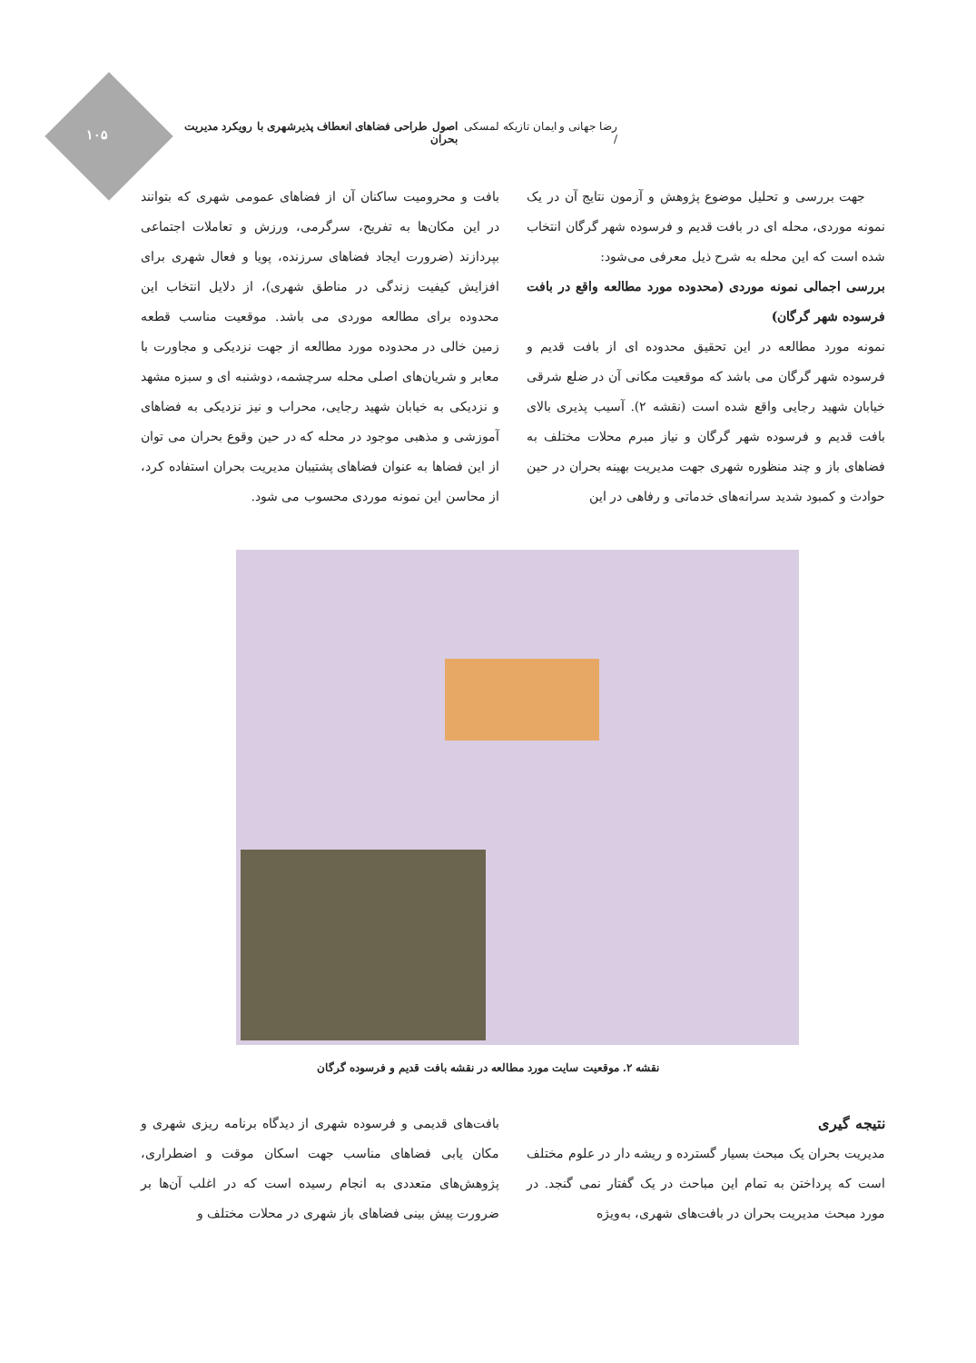۱۰۵
رضا جهانی و ایمان تازیکه لمسکی / اصول طراحی فضاهای انعطاف پذیرشهری با رویکرد مدیریت بحران
جهت بررسی و تحلیل موضوع پژوهش و آزمون نتایج آن در یک نمونه موردی، محله ای در بافت قدیم و فرسوده شهر گرگان انتخاب شده است که این محله به شرح ذیل معرفی می‌شود:
بررسی اجمالی نمونه موردی (محدوده مورد مطالعه واقع در بافت فرسوده شهر گرگان)
نمونه مورد مطالعه در این تحقیق محدوده ای از بافت قدیم و فرسوده شهر گرگان می باشد که موقعیت مکانی آن در ضلع شرقی خیابان شهید رجایی واقع شده است (نقشه ۲). آسیب پذیری بالای بافت قدیم و فرسوده شهر گرگان و نیاز مبرم محلات مختلف به فضاهای باز و چند منظوره شهری جهت مدیریت بهینه بحران در حین حوادث و کمبود شدید سرانه‌های خدماتی و رفاهی در این
بافت و محرومیت ساکنان آن از فضاهای عمومی شهری که بتوانند در این مکان‌ها به تفریح، سرگرمی، ورزش و تعاملات اجتماعی بپردازند (ضرورت ایجاد فضاهای سرزنده، پویا و فعال شهری برای افزایش کیفیت زندگی در مناطق شهری)، از دلایل انتخاب این محدوده برای مطالعه موردی می باشد. موقعیت مناسب قطعه زمین خالی در محدوده مورد مطالعه از جهت نزدیکی و مجاورت با معابر و شریان‌های اصلی محله سرچشمه، دوشنبه ای و سبزه مشهد و نزدیکی به خیابان شهید رجایی، محراب و نیز نزدیکی به فضاهای آموزشی و مذهبی موجود در محله که در حین وقوع بحران می توان از این فضاها به عنوان فضاهای پشتیبان مدیریت بحران استفاده کرد، از محاسن این نمونه موردی محسوب می شود.
نقشه ۲. موقعیت سایت مورد مطالعه در نقشه بافت قدیم و فرسوده گرگان
نتیجه گیری
مدیریت بحران یک مبحث بسیار گسترده و ریشه دار در علوم مختلف است که پرداختن به تمام این مباحث در یک گفتار نمی گنجد. در مورد مبحث مدیریت بحران در بافت‌های شهری، به‌ویژه
بافت‌های قدیمی و فرسوده شهری از دیدگاه برنامه ریزی شهری و مکان یابی فضاهای مناسب جهت اسکان موقت و اضطراری، پژوهش‌های متعددی به انجام رسیده است که در اغلب آن‌ها بر ضرورت پیش بینی فضاهای باز شهری در محلات مختلف و